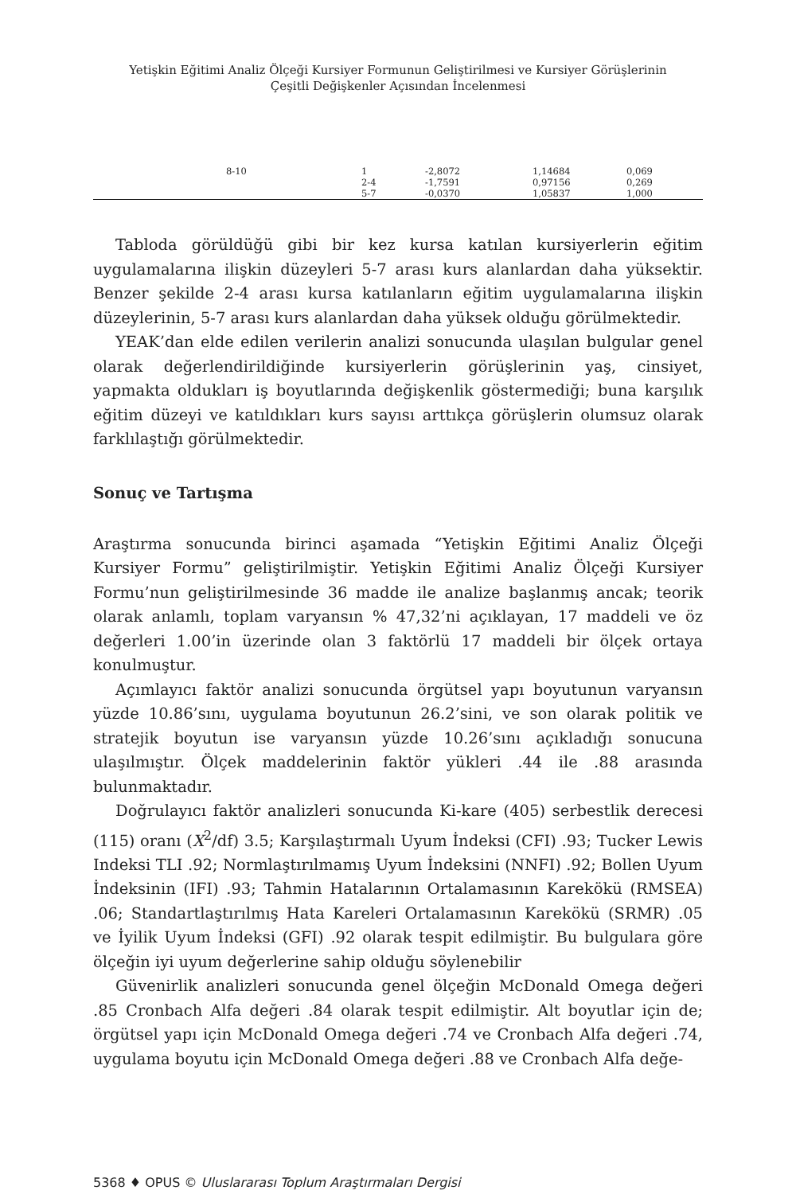Yetişkin Eğitimi Analiz Ölçeği Kursiyer Formunun Geliştirilmesi ve Kursiyer Görüşlerinin
Çeşitli Değişkenler Açısından İncelenmesi
| 8-10 | 1 | -2,8072 | 1,14684 | 0,069 |
| | 2-4 | -1,7591 | 0,97156 | 0,269 |
| | 5-7 | -0,0370 | 1,05837 | 1,000 |
Tabloda görüldüğü gibi bir kez kursa katılan kursiyerlerin eğitim uygulamalarına ilişkin düzeyleri 5-7 arası kurs alanlardan daha yüksektir. Benzer şekilde 2-4 arası kursa katılanların eğitim uygulamalarına ilişkin düzeylerinin, 5-7 arası kurs alanlardan daha yüksek olduğu görülmektedir.
YEAK’dan elde edilen verilerin analizi sonucunda ulaşılan bulgular genel olarak değerlendirildiğinde kursiyerlerin görüşlerinin yaş, cinsiyet, yapmakta oldukları iş boyutlarında değişkenlik göstermediği; buna karşılık eğitim düzeyi ve katıldıkları kurs sayısı arttıkça görüşlerin olumsuz olarak farklılaştığı görülmektedir.
Sonuç ve Tartışma
Araştırma sonucunda birinci aşamada “Yetişkin Eğitimi Analiz Ölçeği Kursiyer Formu” geliştirilmiştir. Yetişkin Eğitimi Analiz Ölçeği Kursiyer Formu’nun geliştirilmesinde 36 madde ile analize başlanmış ancak; teorik olarak anlamlı, toplam varyansın % 47,32’ni açıklayan, 17 maddeli ve öz değerleri 1.00’in üzerinde olan 3 faktörlü 17 maddeli bir ölçek ortaya konulmuştur.
Açımlayıcı faktör analizi sonucunda örgütsel yapı boyutunun varyansın yüzde 10.86’sını, uygulama boyutunun 26.2’sini, ve son olarak politik ve stratejik boyutun ise varyansın yüzde 10.26’sını açıkladığı sonucuna ulaşılmıştır. Ölçek maddelerinin faktör yükleri .44 ile .88 arasında bulunmaktadır.
Doğrulayıcı faktör analizleri sonucunda Ki-kare (405) serbestlik derecesi (115) oranı (X<sup>2</sup>/df) 3.5; Karşılaştırmalı Uyum İndeksi (CFI) .93; Tucker Lewis Indeksi TLI .92; Normlaştırılmamış Uyum İndeksini (NNFI) .92; Bollen Uyum İndeksinin (IFI) .93; Tahmin Hatalarının Ortalamasının Karekökü (RMSEA) .06; Standartlaştırılmış Hata Kareleri Ortalamasının Karekökü (SRMR) .05 ve İyilik Uyum İndeksi (GFI) .92 olarak tespit edilmiştir. Bu bulgulara göre ölçeğin iyi uyum değerlerine sahip olduğu söylenebilir
Güvenirlik analizleri sonucunda genel ölçeğin McDonald Omega değeri .85 Cronbach Alfa değeri .84 olarak tespit edilmiştir. Alt boyutlar için de; örgütsel yapı için McDonald Omega değeri .74 ve Cronbach Alfa değeri .74, uygulama boyutu için McDonald Omega değeri .88 ve Cronbach Alfa değe-
5368 ♦ OPUS © Uluslararası Toplum Araştırmaları Dergisi